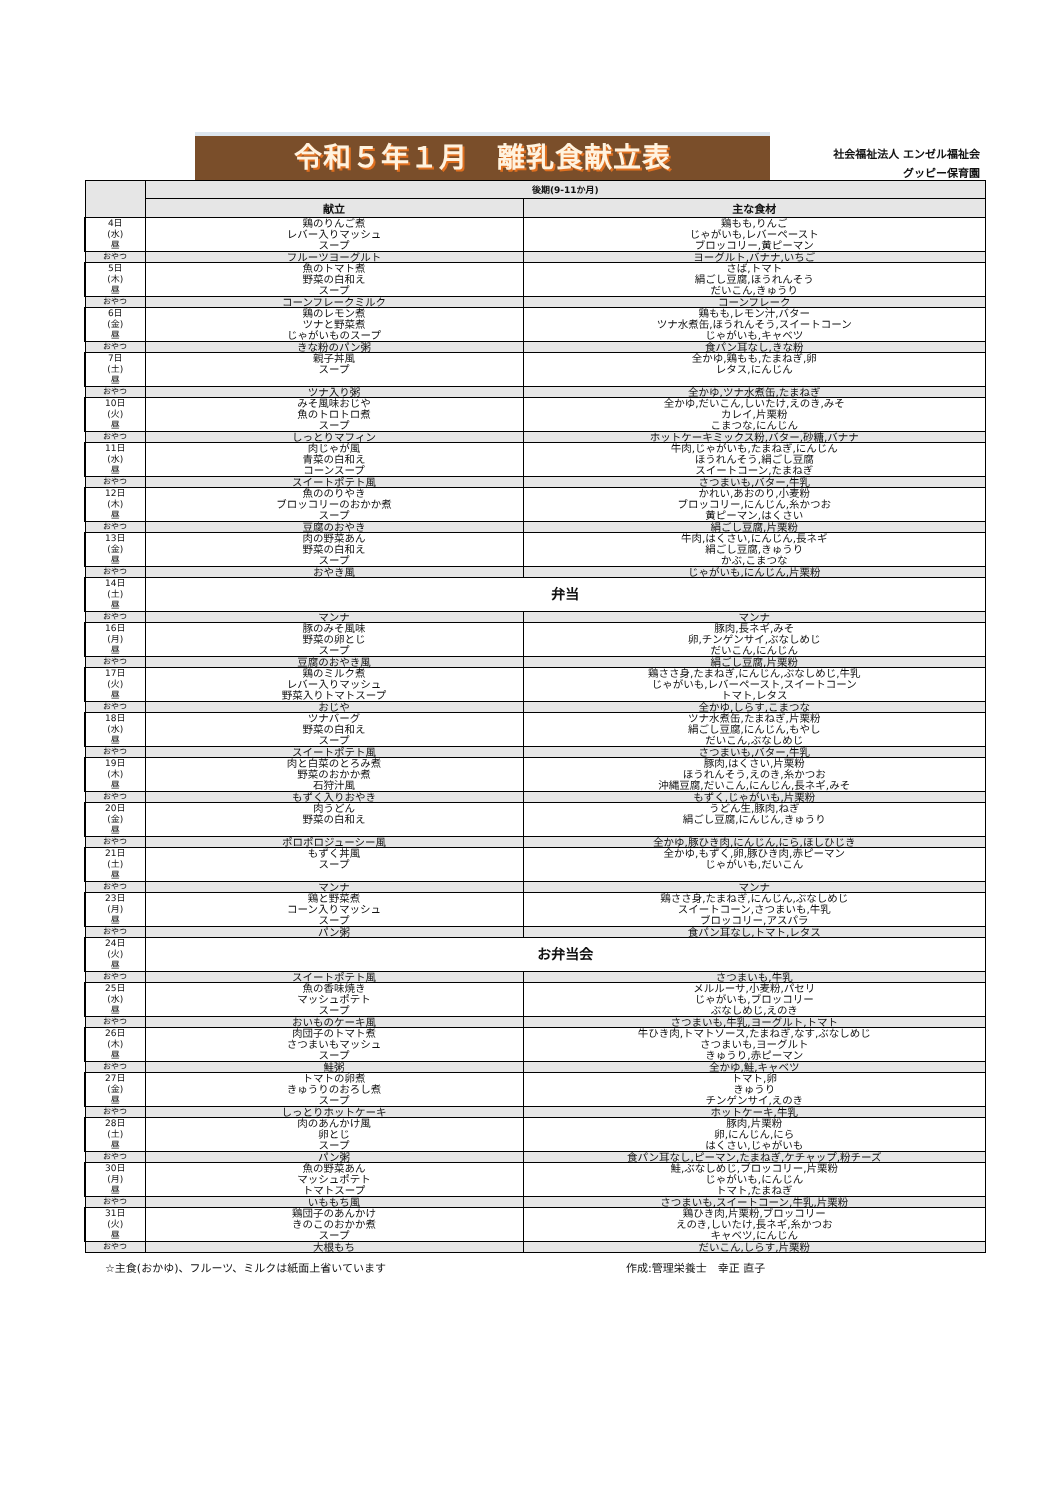令和５年１月　離乳食献立表
社会福祉法人 エンゼル福祉会
グッピー保育園
| | 後期(9-11か月) | |
| --- | --- | --- |
| | 献立 | 主な食材 |
| 4日 (水) 昼 | 鶏のりんご煮 レバー入りマッシュ スープ | 鶏もも,りんご じゃがいも,レバーペースト ブロッコリー,黄ピーマン |
| おやつ | フルーツヨーグルト | ヨーグルト,バナナ,いちご |
| 5日 (木) 昼 | 魚のトマト煮 野菜の白和え スープ | さば,トマト 絹ごし豆腐,ほうれんそう だいこん,きゅうり |
| おやつ | コーンフレークミルク | コーンフレーク |
| 6日 (金) 昼 | 鶏のレモン煮 ツナと野菜煮 じゃがいものスープ | 鶏もも,レモン汁,バター ツナ水煮缶,ほうれんそう,スイートコーン じゃがいも,キャベツ |
| おやつ | きな粉のパン粥 | 食パン耳なし,きな粉 |
| 7日 (土) 昼 | 親子丼風 スープ | 全かゆ,鶏もも,たまねぎ,卵 レタス,にんじん |
| おやつ | ツナ入り粥 | 全かゆ,ツナ水煮缶,たまねぎ |
| 10日 (火) 昼 | みそ風味おじや 魚のトロトロ煮 スープ | 全かゆ,だいこん,しいたけ,えのき,みそ カレイ,片栗粉 こまつな,にんじん |
| おやつ | しっとりマフィン | ホットケーキミックス粉,バター,砂糖,バナナ |
| 11日 (水) 昼 | 肉じゃが風 青菜の白和え コーンスープ | 牛肉,じゃがいも,たまねぎ,にんじん ほうれんそう,絹ごし豆腐 スイートコーン,たまねぎ |
| おやつ | スイートポテト風 | さつまいも,バター,牛乳 |
| 12日 (木) 昼 | 魚ののりやき ブロッコリーのおかか煮 スープ | かれい,あおのり,小麦粉 ブロッコリー,にんじん,糸かつお 黄ピーマン,はくさい |
| おやつ | 豆腐のおやき | 絹ごし豆腐,片栗粉 |
| 13日 (金) 昼 | 肉の野菜あん 野菜の白和え スープ | 牛肉,はくさい,にんじん,長ネギ 絹ごし豆腐,きゅうり かぶ,こまつな |
| おやつ | おやき風 | じゃがいも,にんじん,片栗粉 |
| 14日 (土) 昼 | 弁当 | |
| おやつ | マンナ | マンナ |
| 16日 (月) 昼 | 豚のみそ風味 野菜の卵とじ スープ | 豚肉,長ネギ,みそ 卵,チンゲンサイ,ぶなしめじ だいこん,にんじん |
| おやつ | 豆腐のおやき風 | 絹ごし豆腐,片栗粉 |
| 17日 (火) 昼 | 鶏のミルク煮 レバー入りマッシュ 野菜入りトマトスープ | 鶏ささ身,たまねぎ,にんじん,ぶなしめじ,牛乳 じゃがいも,レバーペースト,スイートコーン トマト,レタス |
| おやつ | おじや | 全かゆ,しらす,こまつな |
| 18日 (水) 昼 | ツナバーグ 野菜の白和え スープ | ツナ水煮缶,たまねぎ,片栗粉 絹ごし豆腐,にんじん,もやし だいこん,ぶなしめじ |
| おやつ | スイートポテト風 | さつまいも,バター,牛乳 |
| 19日 (木) 昼 | 肉と白菜のとろみ煮 野菜のおかか煮 石狩汁風 | 豚肉,はくさい,片栗粉 ほうれんそう,えのき,糸かつお 沖縄豆腐,だいこん,にんじん,長ネギ,みそ |
| おやつ | もずく入りおやき | もずく,じゃがいも,片栗粉 |
| 20日 (金) 昼 | 肉うどん 野菜の白和え | うどん生,豚肉,ねぎ 絹ごし豆腐,にんじん,きゅうり |
| おやつ | ポロポロジューシー風 | 全かゆ,豚ひき肉,にんじん,にら,ほしひじき |
| 21日 (土) 昼 | もずく丼風 スープ | 全かゆ,もずく,卵,豚ひき肉,赤ピーマン じゃがいも,だいこん |
| おやつ | マンナ | マンナ |
| 23日 (月) 昼 | 鶏と野菜煮 コーン入りマッシュ スープ | 鶏ささ身,たまねぎ,にんじん,ぶなしめじ スイートコーン,さつまいも,牛乳 ブロッコリー,アスパラ |
| おやつ | パン粥 | 食パン耳なし,トマト,レタス |
| 24日 (火) 昼 | お弁当会 | |
| おやつ | スイートポテト風 | さつまいも,牛乳 |
| 25日 (水) 昼 | 魚の香味焼き マッシュポテト スープ | メルルーサ,小麦粉,パセリ じゃがいも,ブロッコリー ぶなしめじ,えのき |
| おやつ | おいものケーキ風 | さつまいも,牛乳,ヨーグルト,トマト |
| 26日 (木) 昼 | 肉団子のトマト煮 さつまいもマッシュ スープ | 牛ひき肉,トマトソース,たまねぎ,なす,ぶなしめじ さつまいも,ヨーグルト きゅうり,赤ピーマン |
| おやつ | 鮭粥 | 全かゆ,鮭,キャベツ |
| 27日 (金) 昼 | トマトの卵煮 きゅうりのおろし煮 スープ | トマト,卵 きゅうり チンゲンサイ,えのき |
| おやつ | しっとりホットケーキ | ホットケーキ,牛乳 |
| 28日 (土) 昼 | 肉のあんかけ風 卵とじ スープ | 豚肉,片栗粉 卵,にんじん,にら はくさい,じゃがいも |
| おやつ | パン粥 | 食パン耳なし,ピーマン,たまねぎ,ケチャップ,粉チーズ |
| 30日 (月) 昼 | 魚の野菜あん マッシュポテト トマトスープ | 鮭,ぶなしめじ,ブロッコリー,片栗粉 じゃがいも,にんじん トマト,たまねぎ |
| おやつ | いももち風 | さつまいも,スイートコーン,牛乳,片栗粉 |
| 31日 (火) 昼 | 鶏団子のあんかけ きのこのおかか煮 スープ | 鶏ひき肉,片栗粉,ブロッコリー えのき,しいたけ,長ネギ,糸かつお キャベツ,にんじん |
| おやつ | 大根もち | だいこん,しらす,片栗粉 |
☆主食(おかゆ)、フルーツ、ミルクは紙面上省いています 作成:管理栄養士　幸正 直子